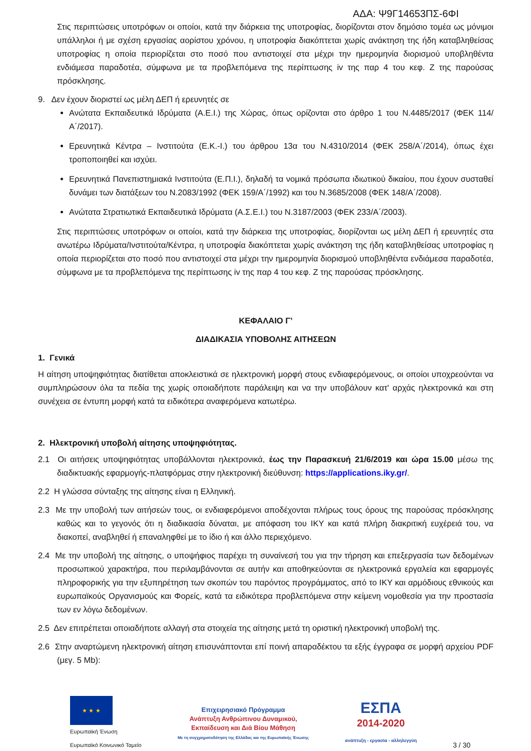ΑΔΑ: Ψ9Γ14653ΠΣ-6ΦΙ
Στις περιπτώσεις υποτρόφων οι οποίοι, κατά την διάρκεια της υποτροφίας, διορίζονται στον δημόσιο τομέα ως μόνιμοι υπάλληλοι ή με σχέση εργασίας αορίστου χρόνου, η υποτροφία διακόπτεται χωρίς ανάκτηση της ήδη καταβληθείσας υποτροφίας η οποία περιορίζεται στο ποσό που αντιστοιχεί στα μέχρι την ημερομηνία διορισμού υποβληθέντα ενδιάμεσα παραδοτέα, σύμφωνα με τα προβλεπόμενα της περίπτωσης iv της παρ 4 του κεφ. Ζ της παρούσας πρόσκλησης.
9. Δεν έχουν διοριστεί ως μέλη ΔΕΠ ή ερευνητές σε
Ανώτατα Εκπαιδευτικά Ιδρύματα (Α.Ε.Ι.) της Χώρας, όπως ορίζονται στο άρθρο 1 του Ν.4485/2017 (ΦΕΚ 114/Α΄/2017).
Ερευνητικά Κέντρα – Ινστιτούτα (Ε.Κ.-Ι.) του άρθρου 13α του Ν.4310/2014 (ΦΕΚ 258/Α΄/2014), όπως έχει τροποποιηθεί και ισχύει.
Ερευνητικά Πανεπιστημιακά Ινστιτούτα (Ε.Π.Ι.), δηλαδή τα νομικά πρόσωπα ιδιωτικού δικαίου, που έχουν συσταθεί δυνάμει των διατάξεων του Ν.2083/1992 (ΦΕΚ 159/Α΄/1992) και του Ν.3685/2008 (ΦΕΚ 148/Α΄/2008).
Ανώτατα Στρατιωτικά Εκπαιδευτικά Ιδρύματα (Α.Σ.Ε.Ι.) του Ν.3187/2003 (ΦΕΚ 233/Α΄/2003).
Στις περιπτώσεις υποτρόφων οι οποίοι, κατά την διάρκεια της υποτροφίας, διορίζονται ως μέλη ΔΕΠ ή ερευνητές στα ανωτέρω Ιδρύματα/Ινστιτούτα/Κέντρα, η υποτροφία διακόπτεται χωρίς ανάκτηση της ήδη καταβληθείσας υποτροφίας η οποία περιορίζεται στο ποσό που αντιστοιχεί στα μέχρι την ημερομηνία διορισμού υποβληθέντα ενδιάμεσα παραδοτέα, σύμφωνα με τα προβλεπόμενα της περίπτωσης iv της παρ 4 του κεφ. Ζ της παρούσας πρόσκλησης.
ΚΕΦΑΛΑΙΟ Γ’
ΔΙΑΔΙΚΑΣΙΑ ΥΠΟΒΟΛΗΣ ΑΙΤΗΣΕΩΝ
1. Γενικά
Η αίτηση υποψηφιότητας διατίθεται αποκλειστικά σε ηλεκτρονική μορφή στους ενδιαφερόμενους, οι οποίοι υποχρεούνται να συμπληρώσουν όλα τα πεδία της χωρίς οποιαδήποτε παράλειψη και να την υποβάλουν κατ' αρχάς ηλεκτρονικά και στη συνέχεια σε έντυπη μορφή κατά τα ειδικότερα αναφερόμενα κατωτέρω.
2. Ηλεκτρονική υποβολή αίτησης υποψηφιότητας.
2.1 Οι αιτήσεις υποψηφιότητας υποβάλλονται ηλεκτρονικά, έως την Παρασκευή 21/6/2019 και ώρα 15.00 μέσω της διαδικτυακής εφαρμογής-πλατφόρμας στην ηλεκτρονική διεύθυνση: https://applications.iky.gr/.
2.2 Η γλώσσα σύνταξης της αίτησης είναι η Ελληνική.
2.3 Με την υποβολή των αιτήσεών τους, οι ενδιαφερόμενοι αποδέχονται πλήρως τους όρους της παρούσας πρόσκλησης καθώς και το γεγονός ότι η διαδικασία δύναται, με απόφαση του ΙΚΥ και κατά πλήρη διακριτική ευχέρειά του, να διακοπεί, αναβληθεί ή επαναληφθεί με το ίδιο ή και άλλο περιεχόμενο.
2.4 Με την υποβολή της αίτησης, ο υποψήφιος παρέχει τη συναίνεσή του για την τήρηση και επεξεργασία των δεδομένων προσωπικού χαρακτήρα, που περιλαμβάνονται σε αυτήν και αποθηκεύονται σε ηλεκτρονικά εργαλεία και εφαρμογές πληροφορικής για την εξυπηρέτηση των σκοπών του παρόντος προγράμματος, από το ΙΚΥ και αρμόδιους εθνικούς και ευρωπαϊκούς Οργανισμούς και Φορείς, κατά τα ειδικότερα προβλεπόμενα στην κείμενη νομοθεσία για την προστασία των εν λόγω δεδομένων.
2.5 Δεν επιτρέπεται οποιαδήποτε αλλαγή στα στοιχεία της αίτησης μετά τη οριστική ηλεκτρονική υποβολή της.
2.6 Στην αναρτώμενη ηλεκτρονική αίτηση επισυνάπτονται επί ποινή απαραδέκτου τα εξής έγγραφα σε μορφή αρχείου PDF (μεγ. 5 Mb):
★ ★ ★
Ευρωπαϊκή Ένωση
Ευρωπαϊκό Κοινωνικό Ταμείο
Επιχειρησιακό Πρόγραμμα
Ανάπτυξη Ανθρώπινου Δυναμικού,
Εκπαίδευση και Διά Βίου Μάθηση
Με τη συγχρηματοδότηση της Ελλάδας και της Ευρωπαϊκής Ένωσης
ΕΣΠΑ
2014-2020
ανάπτυξη - εργασία - αλληλεγγύη
3 / 30